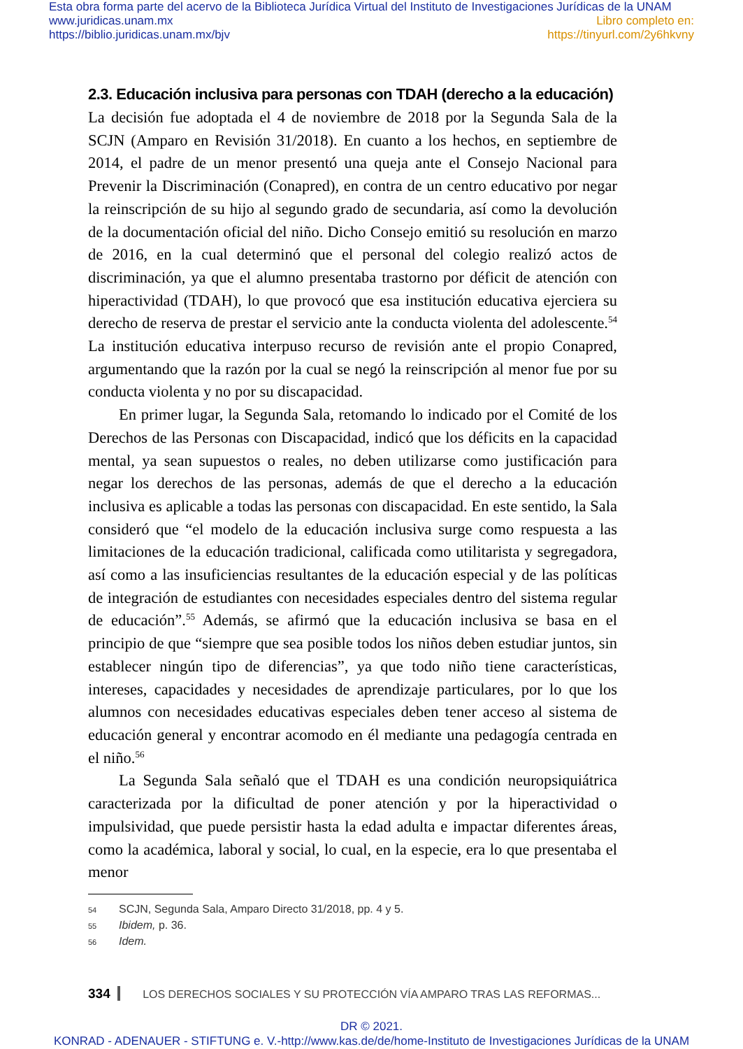Esta obra forma parte del acervo de la Biblioteca Jurídica Virtual del Instituto de Investigaciones Jurídicas de la UNAM
www.juridicas.unam.mx
https://biblio.juridicas.unam.mx/bjv
Libro completo en:
https://tinyurl.com/2y6hkvny
2.3. Educación inclusiva para personas con TDAH (derecho a la educación)
La decisión fue adoptada el 4 de noviembre de 2018 por la Segunda Sala de la SCJN (Amparo en Revisión 31/2018). En cuanto a los hechos, en septiembre de 2014, el padre de un menor presentó una queja ante el Consejo Nacional para Prevenir la Discriminación (Conapred), en contra de un centro educativo por negar la reinscripción de su hijo al segundo grado de secundaria, así como la devolución de la documentación oficial del niño. Dicho Consejo emitió su resolución en marzo de 2016, en la cual determinó que el personal del colegio realizó actos de discriminación, ya que el alumno presentaba trastorno por déficit de atención con hiperactividad (TDAH), lo que provocó que esa institución educativa ejerciera su derecho de reserva de prestar el servicio ante la conducta violenta del adolescente.<sup>54</sup> La institución educativa interpuso recurso de revisión ante el propio Conapred, argumentando que la razón por la cual se negó la reinscripción al menor fue por su conducta violenta y no por su discapacidad.
En primer lugar, la Segunda Sala, retomando lo indicado por el Comité de los Derechos de las Personas con Discapacidad, indicó que los déficits en la capacidad mental, ya sean supuestos o reales, no deben utilizarse como justificación para negar los derechos de las personas, además de que el derecho a la educación inclusiva es aplicable a todas las personas con discapacidad. En este sentido, la Sala consideró que “el modelo de la educación inclusiva surge como respuesta a las limitaciones de la educación tradicional, calificada como utilitarista y segregadora, así como a las insuficiencias resultantes de la educación especial y de las políticas de integración de estudiantes con necesidades especiales dentro del sistema regular de educación”.<sup>55</sup> Además, se afirmó que la educación inclusiva se basa en el principio de que “siempre que sea posible todos los niños deben estudiar juntos, sin establecer ningún tipo de diferencias”, ya que todo niño tiene características, intereses, capacidades y necesidades de aprendizaje particulares, por lo que los alumnos con necesidades educativas especiales deben tener acceso al sistema de educación general y encontrar acomodo en él mediante una pedagogía centrada en el niño.<sup>56</sup>
La Segunda Sala señaló que el TDAH es una condición neuropsiquiátrica caracterizada por la dificultad de poner atención y por la hiperactividad o impulsividad, que puede persistir hasta la edad adulta e impactar diferentes áreas, como la académica, laboral y social, lo cual, en la especie, era lo que presentaba el menor
54 SCJN, Segunda Sala, Amparo Directo 31/2018, pp. 4 y 5.
55 Ibidem, p. 36.
56 Idem.
334 LOS DERECHOS SOCIALES Y SU PROTECCIÓN VÍA AMPARO TRAS LAS REFORMAS...
DR © 2021.
KONRAD - ADENAUER - STIFTUNG e. V.-http://www.kas.de/de/home-Instituto de Investigaciones Jurídicas de la UNAM